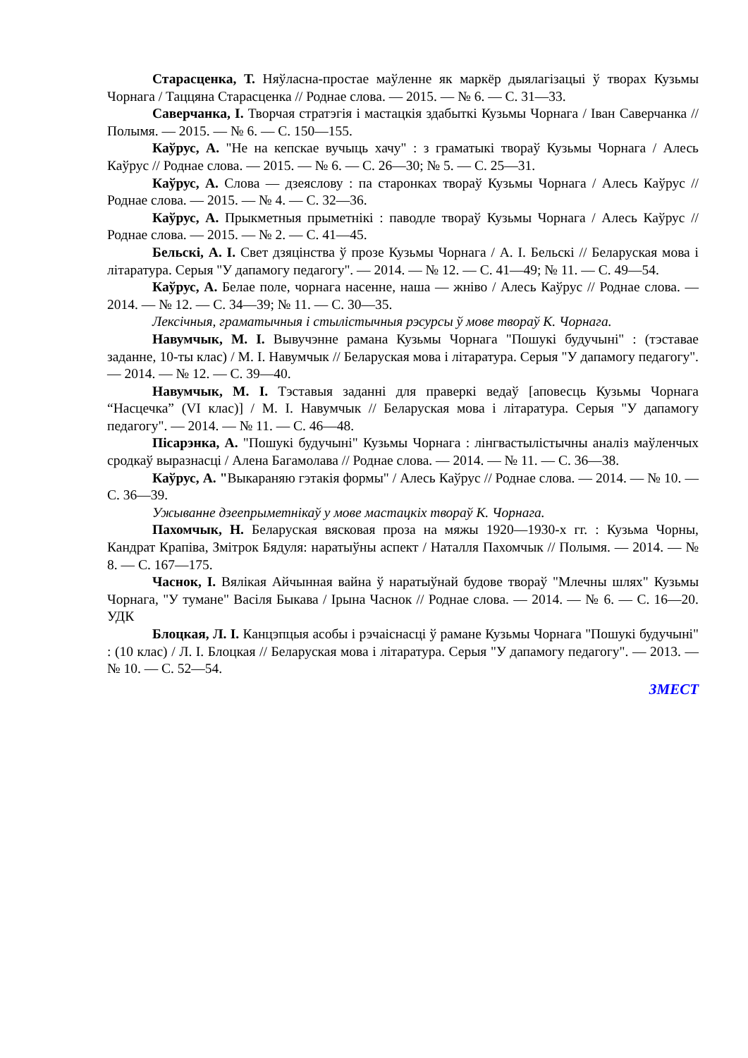Старасценка, Т. Няўласна-простае маўленне як маркёр дыялагізацыі ў творах Кузьмы Чорнага / Таццяна Старасценка // Роднае слова. — 2015. — № 6. — С. 31—33.
Саверчанка, І. Творчая стратэгія і мастацкія здабыткі Кузьмы Чорнага / Іван Саверчанка // Полымя. — 2015. — № 6. — С. 150—155.
Каўрус, А. "Не на кепскае вучыць хачу" : з граматыкі твораў Кузьмы Чорнага / Алесь Каўрус // Роднае слова. — 2015. — № 6. — С. 26—30; № 5. — С. 25—31.
Каўрус, А. Слова — дзеяслову : па старонках твораў Кузьмы Чорнага / Алесь Каўрус // Роднае слова. — 2015. — № 4. — С. 32—36.
Каўрус, А. Прыкметныя прыметнікі : паводле твораў Кузьмы Чорнага / Алесь Каўрус // Роднае слова. — 2015. — № 2. — С. 41—45.
Бельскі, А. І. Свет дзяцінства ў прозе Кузьмы Чорнага / А. І. Бельскі // Беларуская мова і літаратура. Серыя "У дапамогу педагогу". — 2014. — № 12. — С. 41—49; № 11. — С. 49—54.
Каўрус, А. Белае поле, чорнага насенне, наша — жніво / Алесь Каўрус // Роднае слова. — 2014. — № 12. — С. 34—39; № 11. — С. 30—35.
Лексічныя, граматычныя і стылістычныя рэсурсы ў мове твораў К. Чорнага.
Навумчык, М. І. Вывучэнне рамана Кузьмы Чорнага "Пошукі будучыні" : (тэставае заданне, 10-ты клас) / М. І. Навумчык // Беларуская мова і літаратура. Серыя "У дапамогу педагогу". — 2014. — № 12. — С. 39—40.
Навумчык, М. І. Тэставыя заданні для праверкі ведаў [аповесць Кузьмы Чорнага “Насцечка” (VI клас)] / М. І. Навумчык // Беларуская мова і літаратура. Серыя "У дапамогу педагогу". — 2014. — № 11. — С. 46—48.
Пісарэнка, А. "Пошукі будучыні" Кузьмы Чорнага : лінгвастылістычны аналіз маўленчых сродкаў выразнасці / Алена Багамолава // Роднае слова. — 2014. — № 11. — С. 36—38.
Каўрус, А. "Выкараняю гэтакія формы" / Алесь Каўрус // Роднае слова. — 2014. — № 10. — С. 36—39.
Ужыванне дзеепрыметнікаў у мове мастацкіх твораў К. Чорнага.
Пахомчык, Н. Беларуская вясковая проза на мяжы 1920—1930-х гг. : Кузьма Чорны, Кандрат Крапіва, Змітрок Бядуля: наратыўны аспект / Наталля Пахомчык // Полымя. — 2014. — № 8. — С. 167—175.
Часнок, І. Вялікая Айчынная вайна ў наратыўнай будове твораў "Млечны шлях" Кузьмы Чорнага, "У тумане" Васіля Быкава / Ірына Часнок // Роднае слова. — 2014. — № 6. — С. 16—20. УДК
Блоцкая, Л. І. Канцэпцыя асобы і рэчаіснасці ў рамане Кузьмы Чорнага "Пошукі будучыні" : (10 клас) / Л. І. Блоцкая // Беларуская мова і літаратура. Серыя "У дапамогу педагогу". — 2013. — № 10. — С. 52—54.
ЗМЕСТ